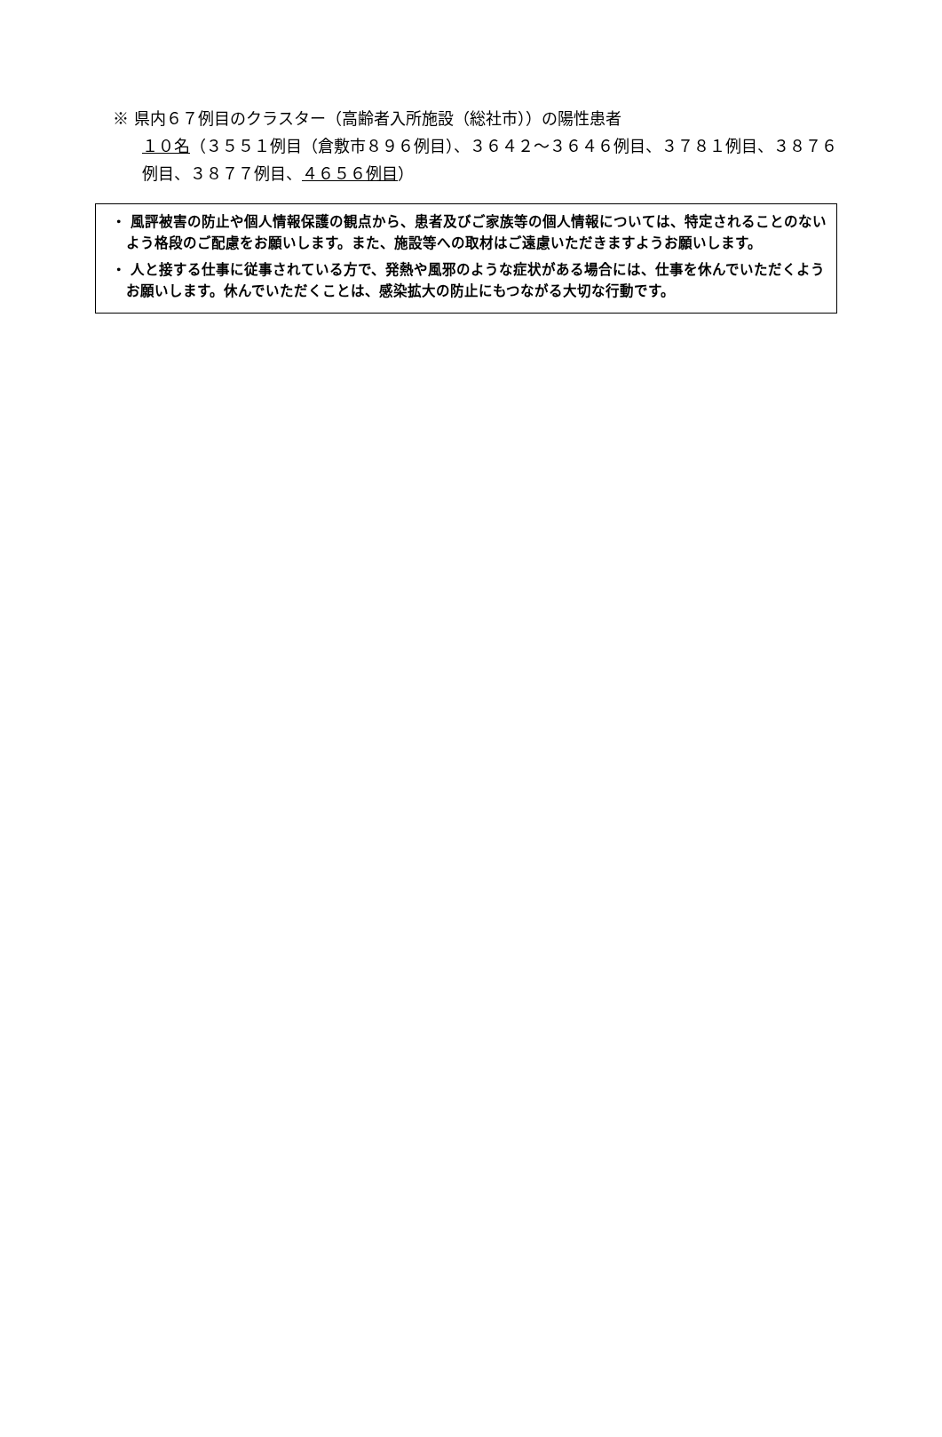※ 県内６７例目のクラスター（高齢者入所施設（総社市））の陽性患者
１０名（３５５１例目（倉敷市８９６例目）、３６４２～３６４６例目、３７８１例目、３８７６例目、３８７７例目、４６５６例目）
・ 風評被害の防止や個人情報保護の観点から、患者及びご家族等の個人情報については、特定されることのないよう格段のご配慮をお願いします。また、施設等への取材はご遠慮いただきますようお願いします。
・ 人と接する仕事に従事されている方で、発熱や風邪のような症状がある場合には、仕事を休んでいただくようお願いします。休んでいただくことは、感染拡大の防止にもつながる大切な行動です。